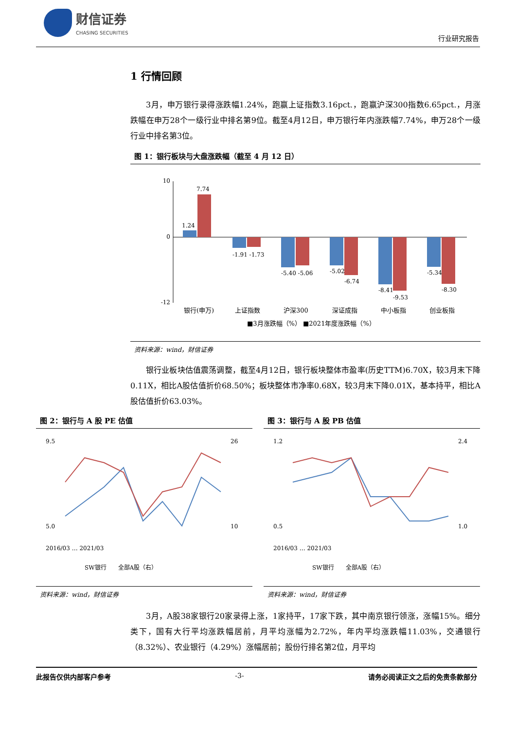财信证券
CHASING SECURITIES
行业研究报告
1 行情回顾
3月，申万银行录得涨跌幅1.24%，跑赢上证指数3.16pct.，跑赢沪深300指数6.65pct.，月涨跌幅在申万28个一级行业中排名第9位。截至4月12日，申万银行年内涨跌幅7.74%，申万28个一级行业中排名第3位。
图 1：银行板块与大盘涨跌幅（截至 4 月 12 日）
10
0
-12
1.24
7.74
-1.91 -1.73
-5.40 -5.06
-5.02
-6.74
-8.41
-9.53
-5.34
-8.30
银行(申万)
上证指数
沪深300
深证成指
中小板指
创业板指
■3月涨跌幅（%） ■2021年度涨跌幅（%）
资料来源：wind，财信证券
银行业板块估值震荡调整，截至4月12日，银行板块整体市盈率(历史TTM)6.70X，较3月末下降0.11X，相比A股估值折价68.50%；板块整体市净率0.68X，较3月末下降0.01X，基本持平，相比A股估值折价63.03%。
图 2：银行与 A 股 PE 估值
9.5
5.0
26
10
2016/03 … 2021/03
SW银行　　全部A股（右）
资料来源：wind，财信证券
图 3：银行与 A 股 PB 估值
1.2
0.5
2.4
1.0
2016/03 … 2021/03
SW银行　　全部A股（右）
资料来源：wind，财信证券
3月，A股38家银行20家录得上涨，1家持平，17家下跌，其中南京银行领涨，涨幅15%。细分类下，国有大行平均涨跌幅居前，月平均涨幅为2.72%，年内平均涨跌幅11.03%，交通银行（8.32%）、农业银行（4.29%）涨幅居前；股份行排名第2位，月平均
此报告仅供内部客户参考 -3- 请务必阅读正文之后的免责条款部分